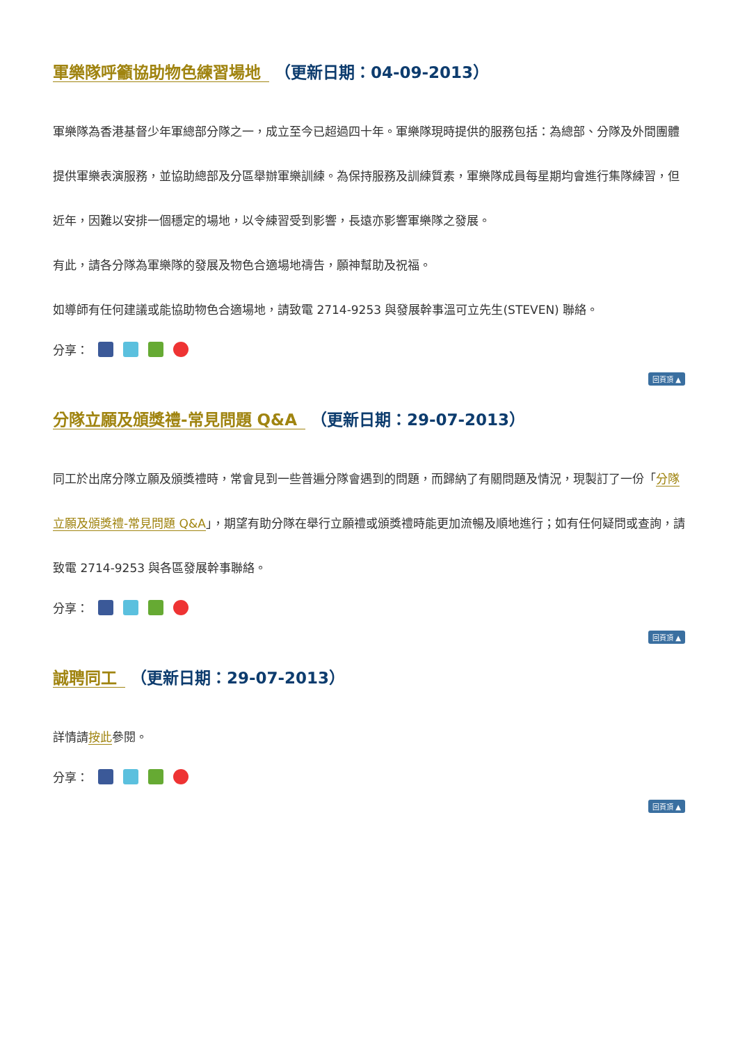軍樂隊呼籲協助物色練習場地 （更新日期：04-09-2013）
軍樂隊為香港基督少年軍總部分隊之一，成立至今已超過四十年。軍樂隊現時提供的服務包括：為總部、分隊及外間團體提供軍樂表演服務，並協助總部及分區舉辦軍樂訓練。為保持服務及訓練質素，軍樂隊成員每星期均會進行集隊練習，但近年，因難以安排一個穩定的場地，以令練習受到影響，長遠亦影響軍樂隊之發展。
有此，請各分隊為軍樂隊的發展及物色合適場地禱告，願神幫助及祝福。
如導師有任何建議或能協助物色合適場地，請致電 2714-9253 與發展幹事溫可立先生(STEVEN) 聯絡。
分享：
回頁頂 ▲
分隊立願及頒獎禮-常見問題 Q&A （更新日期：29-07-2013）
同工於出席分隊立願及頒獎禮時，常會見到一些普遍分隊會遇到的問題，而歸納了有關問題及情況，現製訂了一份「分隊立願及頒獎禮-常見問題 Q&A」，期望有助分隊在舉行立願禮或頒獎禮時能更加流暢及順地進行；如有任何疑問或查詢，請致電 2714-9253 與各區發展幹事聯絡。
分享：
回頁頂 ▲
誠聘同工 （更新日期：29-07-2013）
詳情請按此參閱。
分享：
回頁頂 ▲